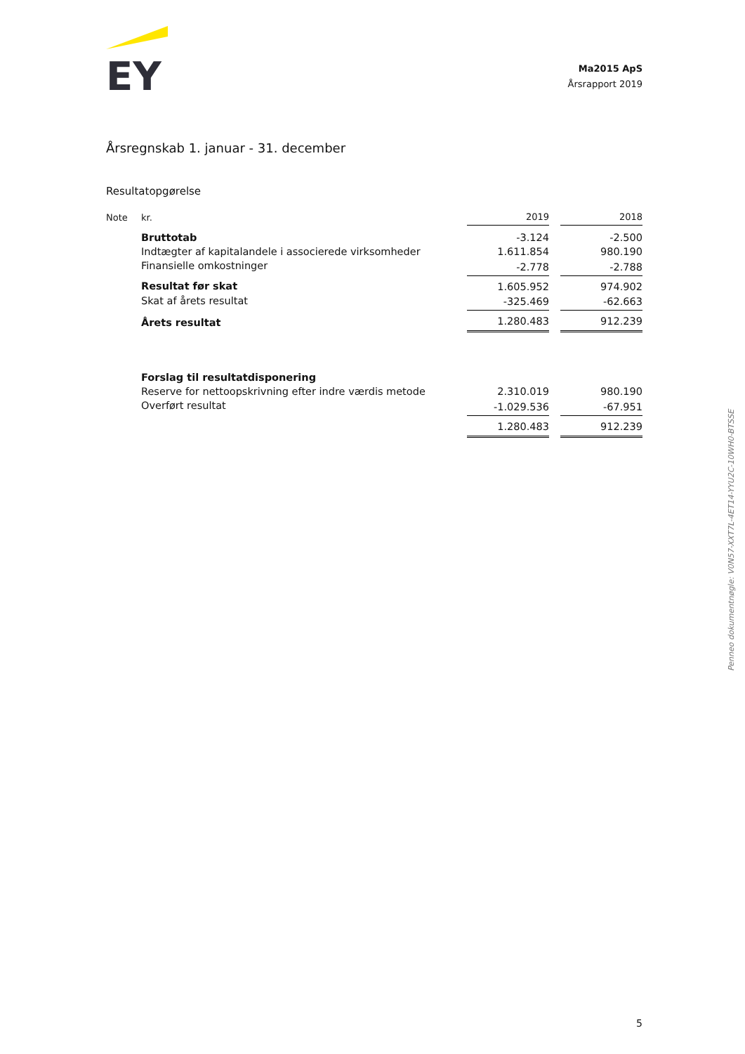EY
Ma2015 ApS
Årsrapport 2019
Årsregnskab 1. januar - 31. december
Resultatopgørelse
| Note | kr. | 2019 | | 2018 |
| --- | --- | --- | --- | --- |
| | Bruttotab | -3.124 | | -2.500 |
| | Indtægter af kapitalandele i associerede virksomheder | 1.611.854 | | 980.190 |
| | Finansielle omkostninger | -2.778 | | -2.788 |
| | Resultat før skat | 1.605.952 | | 974.902 |
| | Skat af årets resultat | -325.469 | | -62.663 |
| | Årets resultat | 1.280.483 | | 912.239 |
| | Forslag til resultatdisponering | | | |
| | Reserve for nettoopskrivning efter indre værdis metode | 2.310.019 | | 980.190 |
| | Overført resultat | -1.029.536 | | -67.951 |
| | | 1.280.483 | | 912.239 |
Penneo dokumentnøgle: V0N57-XXT7L-4ET14-YYU2C-10WH0-BTSSE
5